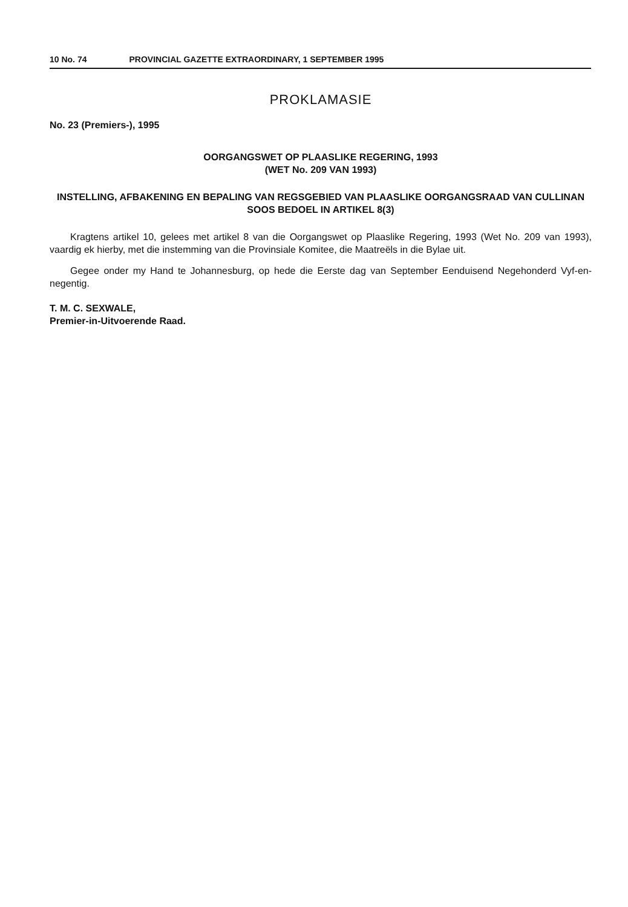10 No. 74 PROVINCIAL GAZETTE EXTRAORDINARY, 1 SEPTEMBER 1995
PROKLAMASIE
No. 23 (Premiers-), 1995
OORGANGSWET OP PLAASLIKE REGERING, 1993
(WET No. 209 VAN 1993)
INSTELLING, AFBAKENING EN BEPALING VAN REGSGEBIED VAN PLAASLIKE OORGANGSRAAD VAN CULLINAN SOOS BEDOEL IN ARTIKEL 8(3)
Kragtens artikel 10, gelees met artikel 8 van die Oorgangswet op Plaaslike Regering, 1993 (Wet No. 209 van 1993), vaardig ek hierby, met die instemming van die Provinsiale Komitee, die Maatreëls in die Bylae uit.
Gegee onder my Hand te Johannesburg, op hede die Eerste dag van September Eenduisend Negehonderd Vyf-en-negentig.
T. M. C. SEXWALE,
Premier-in-Uitvoerende Raad.